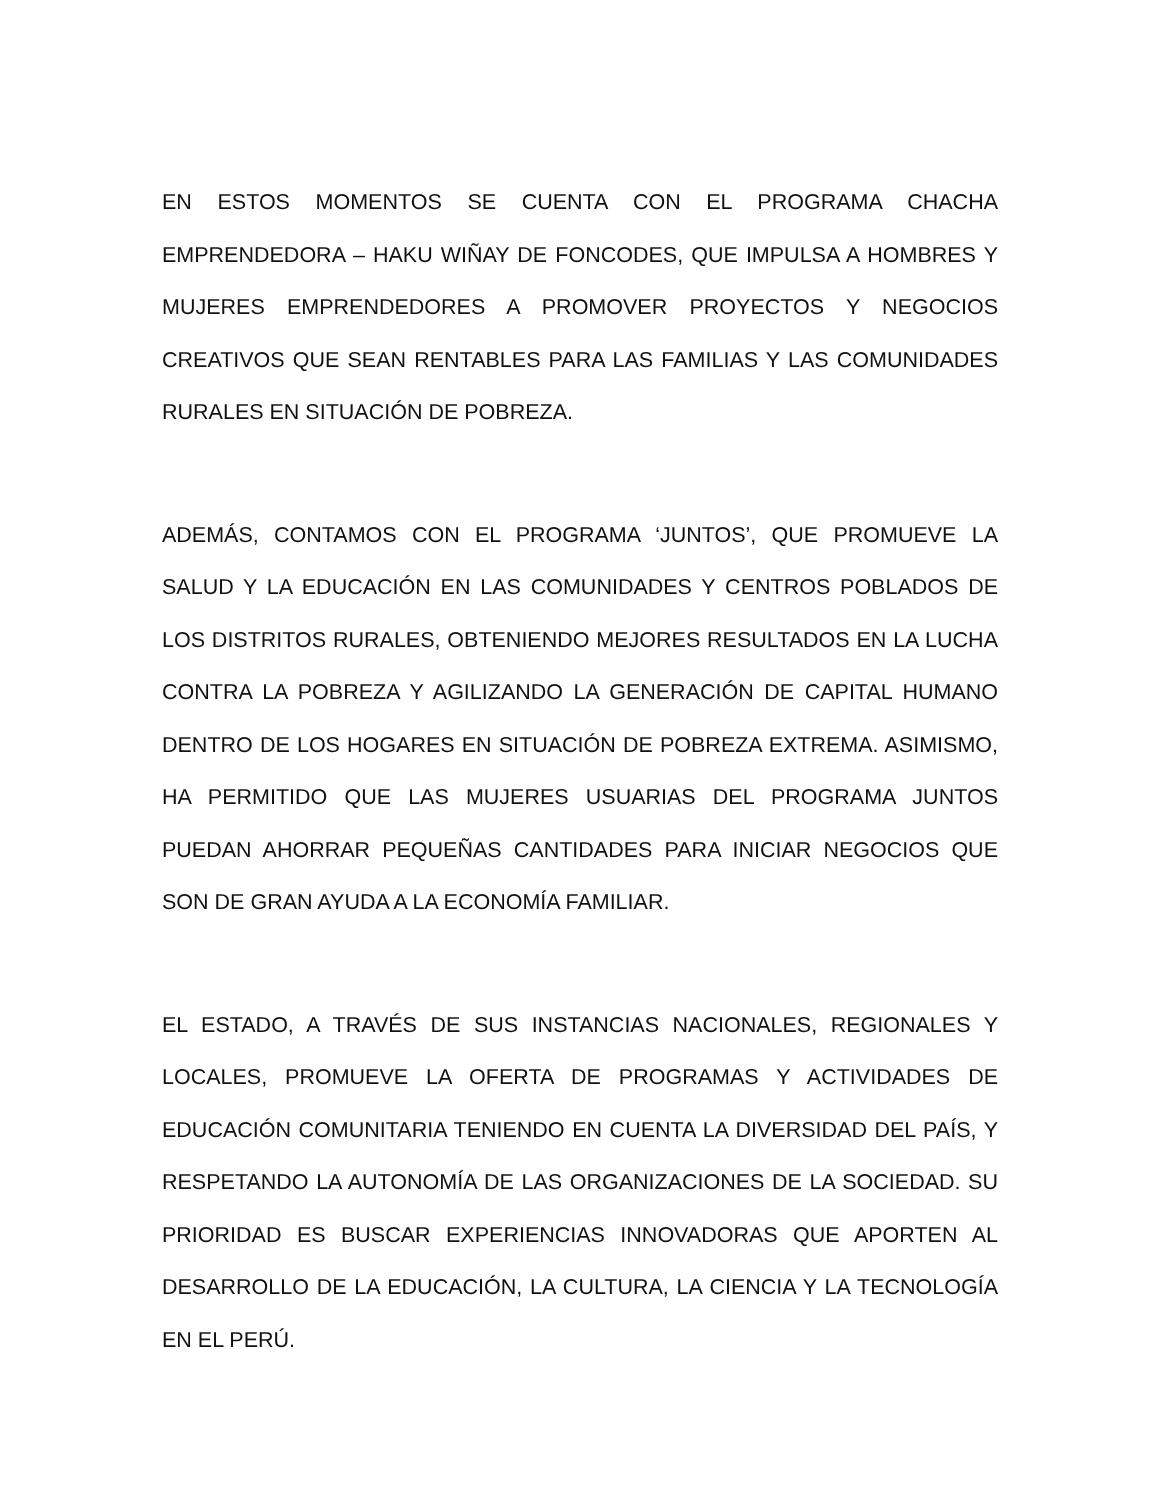EN ESTOS MOMENTOS SE CUENTA CON EL PROGRAMA CHACHA EMPRENDEDORA – HAKU WIÑAY DE FONCODES, QUE IMPULSA A HOMBRES Y MUJERES EMPRENDEDORES A PROMOVER PROYECTOS Y NEGOCIOS CREATIVOS QUE SEAN RENTABLES PARA LAS FAMILIAS Y LAS COMUNIDADES RURALES EN SITUACIÓN DE POBREZA.
ADEMÁS, CONTAMOS CON EL PROGRAMA ‘JUNTOS’, QUE PROMUEVE LA SALUD Y LA EDUCACIÓN EN LAS COMUNIDADES Y CENTROS POBLADOS DE LOS DISTRITOS RURALES, OBTENIENDO MEJORES RESULTADOS EN LA LUCHA CONTRA LA POBREZA Y AGILIZANDO LA GENERACIÓN DE CAPITAL HUMANO DENTRO DE LOS HOGARES EN SITUACIÓN DE POBREZA EXTREMA. ASIMISMO, HA PERMITIDO QUE LAS MUJERES USUARIAS DEL PROGRAMA JUNTOS PUEDAN AHORRAR PEQUEÑAS CANTIDADES PARA INICIAR NEGOCIOS QUE SON DE GRAN AYUDA A LA ECONOMÍA FAMILIAR.
EL ESTADO, A TRAVÉS DE SUS INSTANCIAS NACIONALES, REGIONALES Y LOCALES, PROMUEVE LA OFERTA DE PROGRAMAS Y ACTIVIDADES DE EDUCACIÓN COMUNITARIA TENIENDO EN CUENTA LA DIVERSIDAD DEL PAÍS, Y RESPETANDO LA AUTONOMÍA DE LAS ORGANIZACIONES DE LA SOCIEDAD. SU PRIORIDAD ES BUSCAR EXPERIENCIAS INNOVADORAS QUE APORTEN AL DESARROLLO DE LA EDUCACIÓN, LA CULTURA, LA CIENCIA Y LA TECNOLOGÍA EN EL PERÚ.